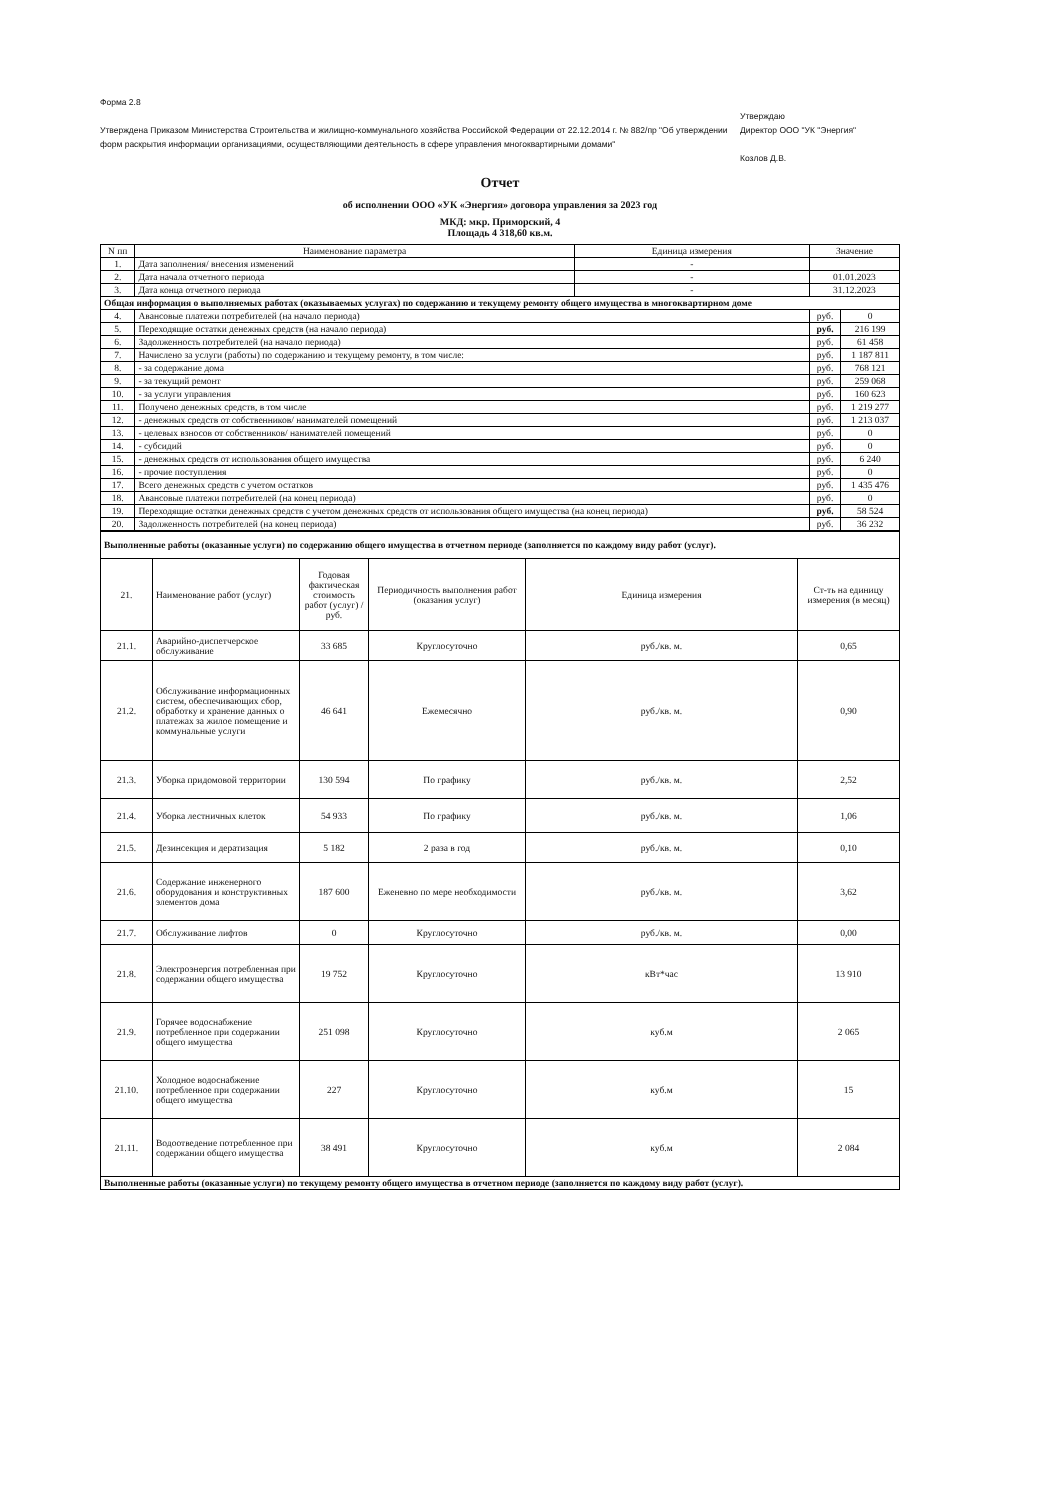Форма 2.8
Утверждена Приказом Министерства Строительства и жилищно-коммунального хозяйства Российской Федерации от 22.12.2014 г. № 882/пр "Об утверждении форм раскрытия информации организациями, осуществляющими деятельность в сфере управления многоквартирными домами"
Утверждаю
Директор ООО "УК "Энергия"
Козлов Д.В.
Отчет
об исполнении ООО «УК «Энергия» договора управления за 2023 год
МКД: мкр. Приморский, 4
Площадь 4 318,60 кв.м.
| N пп | Наименование параметра | Единица измерения | Значение | |
| --- | --- | --- | --- | --- |
| 1. | Дата заполнения/ внесения изменений | - | | |
| 2. | Дата начала отчетного периода | - | 01.01.2023 | |
| 3. | Дата конца отчетного периода | - | 31.12.2023 | |
| Общая информация о выполняемых работах (оказываемых услугах) по содержанию и текущему ремонту общего имущества в многоквартирном доме | | | | |
| 4. | Авансовые платежи потребителей (на начало периода) | | руб. | 0 |
| 5. | Переходящие остатки денежных средств (на начало периода) | | руб. | 216 199 |
| 6. | Задолженность потребителей (на начало периода) | | руб. | 61 458 |
| 7. | Начислено за услуги (работы) по содержанию и текущему ремонту, в том числе: | | руб. | 1 187 811 |
| 8. | - за содержание дома | | руб. | 768 121 |
| 9. | - за текущий ремонт | | руб. | 259 068 |
| 10. | - за услуги управления | | руб. | 160 623 |
| 11. | Получено денежных средств, в том числе | | руб. | 1 219 277 |
| 12. | - денежных средств от собственников/ нанимателей помещений | | руб. | 1 213 037 |
| 13. | - целевых взносов от собственников/ нанимателей помещений | | руб. | 0 |
| 14. | - субсидий | | руб. | 0 |
| 15. | - денежных средств от использования общего имущества | | руб. | 6 240 |
| 16. | - прочие поступления | | руб. | 0 |
| 17. | Всего денежных средств с учетом остатков | | руб. | 1 435 476 |
| 18. | Авансовые платежи потребителей (на конец периода) | | руб. | 0 |
| 19. | Переходящие остатки денежных средств с учетом денежных средств от использования общего имущества (на конец периода) | | руб. | 58 524 |
| 20. | Задолженность потребителей (на конец периода) | | руб. | 36 232 |
| Выполненные работы (оказанные услуги) по содержанию общего имущества в отчетном периоде (заполняется по каждому виду работ (услуг). | | | | | |
| 21. | Наименование работ (услуг) | Годовая фактическая стоимость работ (услуг) /руб. | Периодичность выполнения работ (оказания услуг) | Единица измерения | Ст-ть на единицу измерения (в месяц) |
| 21.1. | Аварийно-диспетчерское обслуживание | 33 685 | Круглосуточно | руб./кв. м. | 0,65 |
| 21.2. | Обслуживание информационных систем, обеспечивающих сбор, обработку и хранение данных о платежах за жилое помещение и коммунальные услуги | 46 641 | Ежемесячно | руб./кв. м. | 0,90 |
| 21.3. | Уборка придомовой территории | 130 594 | По графику | руб./кв. м. | 2,52 |
| 21.4. | Уборка лестничных клеток | 54 933 | По графику | руб./кв. м. | 1,06 |
| 21.5. | Дезинсекция и дератизация | 5 182 | 2 раза в год | руб./кв. м. | 0,10 |
| 21.6. | Содержание инженерного оборудования и конструктивных элементов дома | 187 600 | Еженевно по мере необходимости | руб./кв. м. | 3,62 |
| 21.7. | Обслуживание лифтов | 0 | Круглосуточно | руб./кв. м. | 0,00 |
| 21.8. | Электроэнергия потребленная при содержании общего имущества | 19 752 | Круглосуточно | кВт*час | 13 910 |
| 21.9. | Горячее водоснабжение потребленное при содержании общего имущества | 251 098 | Круглосуточно | куб.м | 2 065 |
| 21.10. | Холодное водоснабжение потребленное при содержании общего имущества | 227 | Круглосуточно | куб.м | 15 |
| 21.11. | Водоотведение потребленное при содержании общего имущества | 38 491 | Круглосуточно | куб.м | 2 084 |
| Выполненные работы (оказанные услуги) по текущему ремонту общего имущества в отчетном периоде (заполняется по каждому виду работ (услуг). | | | | | |